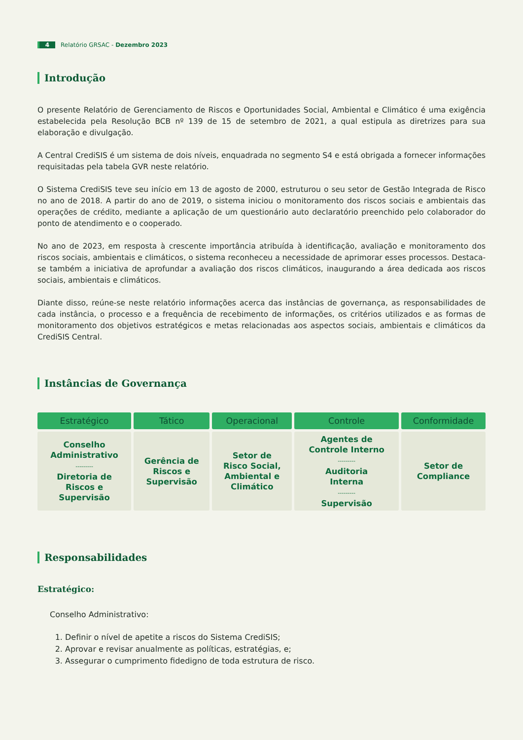4 Relatório GRSAC - Dezembro 2023
Introdução
O presente Relatório de Gerenciamento de Riscos e Oportunidades Social, Ambiental e Climático é uma exigência estabelecida pela Resolução BCB nº 139 de 15 de setembro de 2021, a qual estipula as diretrizes para sua elaboração e divulgação.
A Central CrediSIS é um sistema de dois níveis, enquadrada no segmento S4 e está obrigada a fornecer informações requisitadas pela tabela GVR neste relatório.
O Sistema CrediSIS teve seu início em 13 de agosto de 2000, estruturou o seu setor de Gestão Integrada de Risco no ano de 2018. A partir do ano de 2019, o sistema iniciou o monitoramento dos riscos sociais e ambientais das operações de crédito, mediante a aplicação de um questionário auto declaratório preenchido pelo colaborador do ponto de atendimento e o cooperado.
No ano de 2023, em resposta à crescente importância atribuída à identificação, avaliação e monitoramento dos riscos sociais, ambientais e climáticos, o sistema reconheceu a necessidade de aprimorar esses processos. Destaca-se também a iniciativa de aprofundar a avaliação dos riscos climáticos, inaugurando a área dedicada aos riscos sociais, ambientais e climáticos.
Diante disso, reúne-se neste relatório informações acerca das instâncias de governança, as responsabilidades de cada instância, o processo e a frequência de recebimento de informações, os critérios utilizados e as formas de monitoramento dos objetivos estratégicos e metas relacionadas aos aspectos sociais, ambientais e climáticos da CrediSIS Central.
Instâncias de Governança
| Estratégico | Tático | Operacional | Controle | Conformidade |
| --- | --- | --- | --- | --- |
| Conselho Administrativo --------- Diretoria de Riscos e Supervisão | Gerência de Riscos e Supervisão | Setor de Risco Social, Ambiental e Climático | Agentes de Controle Interno --------- Auditoria Interna --------- Supervisão | Setor de Compliance |
Responsabilidades
Estratégico:
Conselho Administrativo:
1. Definir o nível de apetite a riscos do Sistema CrediSIS;
2. Aprovar e revisar anualmente as políticas, estratégias, e;
3. Assegurar o cumprimento fidedigno de toda estrutura de risco.